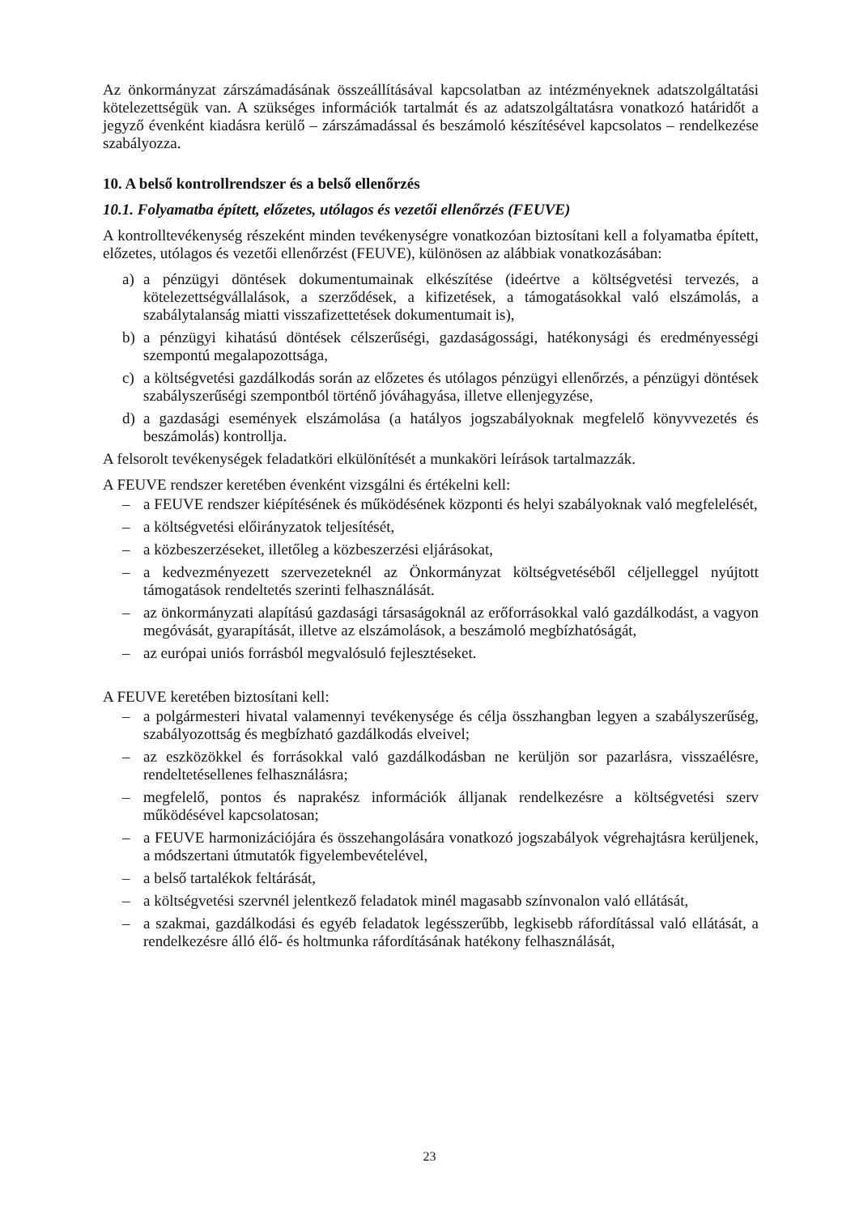Az önkormányzat zárszámadásának összeállításával kapcsolatban az intézményeknek adatszolgáltatási kötelezettségük van. A szükséges információk tartalmát és az adatszolgáltatásra vonatkozó határidőt a jegyző évenként kiadásra kerülő – zárszámadással és beszámoló készítésével kapcsolatos – rendelkezése szabályozza.
10. A belső kontrollrendszer és a belső ellenőrzés
10.1. Folyamatba épített, előzetes, utólagos és vezetői ellenőrzés (FEUVE)
A kontrolltevékenység részeként minden tevékenységre vonatkozóan biztosítani kell a folyamatba épített, előzetes, utólagos és vezetői ellenőrzést (FEUVE), különösen az alábbiak vonatkozásában:
a) a pénzügyi döntések dokumentumainak elkészítése (ideértve a költségvetési tervezés, a kötelezettségvállalások, a szerződések, a kifizetések, a támogatásokkal való elszámolás, a szabálytalanság miatti visszafizettetések dokumentumait is),
b) a pénzügyi kihatású döntések célszerűségi, gazdaságossági, hatékonysági és eredményességi szempontú megalapozottsága,
c) a költségvetési gazdálkodás során az előzetes és utólagos pénzügyi ellenőrzés, a pénzügyi döntések szabályszerűségi szempontból történő jóváhagyása, illetve ellenjegyzése,
d) a gazdasági események elszámolása (a hatályos jogszabályoknak megfelelő könyvvezetés és beszámolás) kontrollja.
A felsorolt tevékenységek feladatköri elkülönítését a munkaköri leírások tartalmazzák.
A FEUVE rendszer keretében évenként vizsgálni és értékelni kell:
– a FEUVE rendszer kiépítésének és működésének központi és helyi szabályoknak való megfelelését,
– a költségvetési előirányzatok teljesítését,
– a közbeszerzéseket, illetőleg a közbeszerzési eljárásokat,
– a kedvezményezett szervezeteknél az Önkormányzat költségvetéséből céljelleggel nyújtott támogatások rendeltetés szerinti felhasználását.
– az önkormányzati alapítású gazdasági társaságoknál az erőforrásokkal való gazdálkodást, a vagyon megóvását, gyarapítását, illetve az elszámolások, a beszámoló megbízhatóságát,
– az európai uniós forrásból megvalósuló fejlesztéseket.
A FEUVE keretében biztosítani kell:
– a polgármesteri hivatal valamennyi tevékenysége és célja összhangban legyen a szabályszerűség, szabályozottság és megbízható gazdálkodás elveivel;
– az eszközökkel és forrásokkal való gazdálkodásban ne kerüljön sor pazarlásra, visszaélésre, rendeltetésellenes felhasználásra;
– megfelelő, pontos és naprakész információk álljanak rendelkezésre a költségvetési szerv működésével kapcsolatosan;
– a FEUVE harmonizációjára és összehangolására vonatkozó jogszabályok végrehajtásra kerüljenek, a módszertani útmutatók figyelembevételével,
– a belső tartalékok feltárását,
– a költségvetési szervnél jelentkező feladatok minél magasabb színvonalon való ellátását,
– a szakmai, gazdálkodási és egyéb feladatok legésszerűbb, legkisebb ráfordítással való ellátását, a rendelkezésre álló élő- és holtmunka ráfordításának hatékony felhasználását,
23